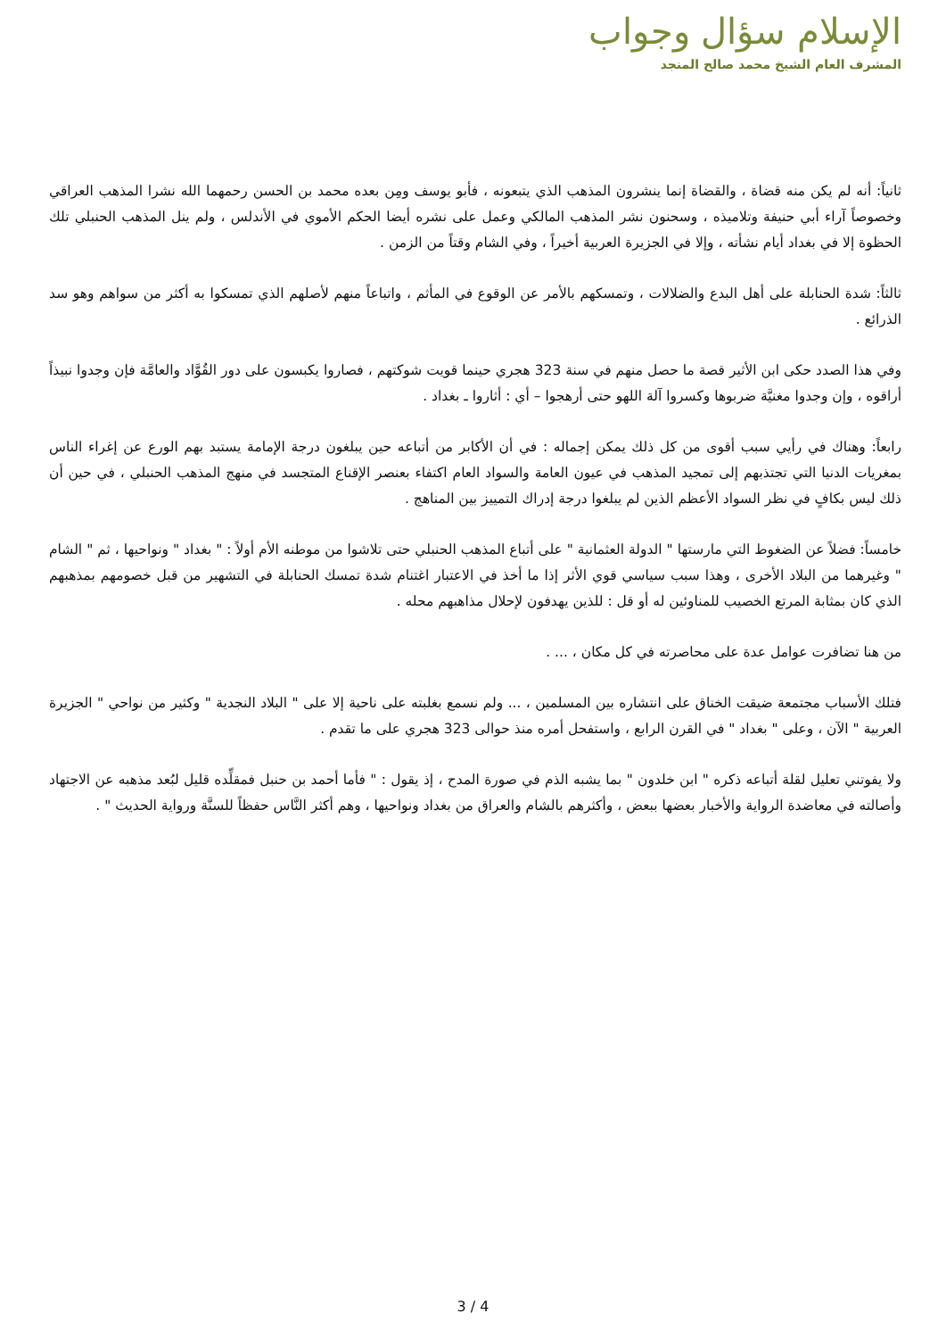الإسلام سؤال وجواب
المشرف العام الشيخ محمد صالح المنجد
ثانياً: أنه لم يكن منه قضاة ، والقضاة إنما ينشرون المذهب الذي يتبعونه ، فأبو يوسف ومِن بعده محمد بن الحسن رحمهما الله نشرا المذهب العراقي وخصوصاً آراء أبي حنيفة وتلاميذه ، وسحنون نشر المذهب المالكي وعمل على نشره أيضا الحكم الأموي في الأندلس ، ولم ينل المذهب الحنبلي تلك الحظوة إلا في بغداد أيام نشأته ، وإلا في الجزيرة العربية أخيراً ، وفي الشام وقتاً من الزمن .
ثالثاً: شدة الحنابلة على أهل البدع والضلالات ، وتمسكهم بالأمر عن الوقوع في المأثم ، واتباعاً منهم لأصلهم الذي تمسكوا به أكثر من سواهم وهو سد الذرائع .
وفي هذا الصدد حكى ابن الأثير قصة ما حصل منهم في سنة 323 هجري حينما قويت شوكتهم ، فصاروا يكبسون على دور القُوَّاد والعامَّة فإن وجدوا نبيذاً أراقوه ، وإن وجدوا مغنيَّة ضربوها وكسروا آلة اللهو حتى أرهجوا – أي : أثاروا ـ بغداد .
رابعاً: وهناك في رأيي سبب أقوى من كل ذلك يمكن إجماله : في أن الأكابر من أتباعه حين يبلغون درجة الإمامة يستبد بهم الورع عن إغراء الناس بمغريات الدنيا التي تجتذبهم إلى تمجيد المذهب في عيون العامة والسواد العام اكتفاء بعنصر الإقناع المتجسد في منهج المذهب الحنبلي ، في حين أن ذلك ليس بكافٍ في نظر السواد الأعظم الذين لم يبلغوا درجة إدراك التمييز بين المناهج .
خامساً: فضلاً عن الضغوط التي مارستها " الدولة العثمانية " على أتباع المذهب الحنبلي حتى تلاشوا من موطنه الأم أولاً : " بغداد " ونواحيها ، ثم " الشام " وغيرهما من البلاد الأخرى ، وهذا سبب سياسي قوي الأثر إذا ما أخذ في الاعتبار اغتنام شدة تمسك الحنابلة في التشهير من قبل خصومهم بمذهبهم الذي كان بمثابة المرتع الخصيب للمناوئين له أو قل : للذين يهدفون لإحلال مذاهبهم محله .
من هنا تضافرت عوامل عدة على محاصرته في كل مكان ، ... .
فتلك الأسباب مجتمعة ضيقت الخناق على انتشاره بين المسلمين ، ... ولم نسمع بغلبته على ناحية إلا على " البلاد النجدية " وكثير من نواحي " الجزيرة العربية " الآن ، وعلى " بغداد " في القرن الرابع ، واستفحل أمره منذ حوالى 323 هجري على ما تقدم .
ولا يفوتني تعليل لقلة أتباعه ذكره " ابن خلدون " بما يشبه الذم في صورة المدح ، إذ يقول : " فأما أحمد بن حنبل فمقلِّده قليل لبُعد مذهبه عن الاجتهاد وأصالته في معاضدة الرواية والأخبار بعضها ببعض ، وأكثرهم بالشام والعراق من بغداد ونواحيها ، وهم أكثر النَّاس حفظاً للسنَّة ورواية الحديث " .
3 / 4